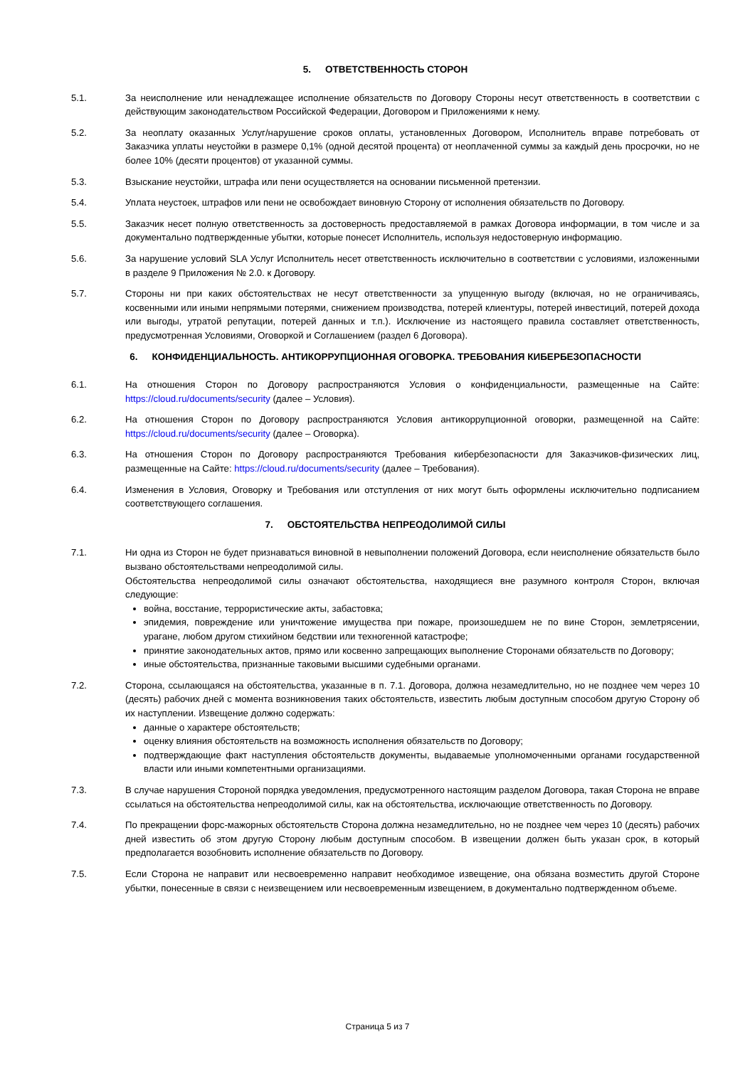5. ОТВЕТСТВЕННОСТЬ СТОРОН
5.1. За неисполнение или ненадлежащее исполнение обязательств по Договору Стороны несут ответственность в соответствии с действующим законодательством Российской Федерации, Договором и Приложениями к нему.
5.2. За неоплату оказанных Услуг/нарушение сроков оплаты, установленных Договором, Исполнитель вправе потребовать от Заказчика уплаты неустойки в размере 0,1% (одной десятой процента) от неоплаченной суммы за каждый день просрочки, но не более 10% (десяти процентов) от указанной суммы.
5.3. Взыскание неустойки, штрафа или пени осуществляется на основании письменной претензии.
5.4. Уплата неустоек, штрафов или пени не освобождает виновную Сторону от исполнения обязательств по Договору.
5.5. Заказчик несет полную ответственность за достоверность предоставляемой в рамках Договора информации, в том числе и за документально подтвержденные убытки, которые понесет Исполнитель, используя недостоверную информацию.
5.6. За нарушение условий SLA Услуг Исполнитель несет ответственность исключительно в соответствии с условиями, изложенными в разделе 9 Приложения № 2.0. к Договору.
5.7. Стороны ни при каких обстоятельствах не несут ответственности за упущенную выгоду (включая, но не ограничиваясь, косвенными или иными непрямыми потерями, снижением производства, потерей клиентуры, потерей инвестиций, потерей дохода или выгоды, утратой репутации, потерей данных и т.п.). Исключение из настоящего правила составляет ответственность, предусмотренная Условиями, Оговоркой и Соглашением (раздел 6 Договора).
6. КОНФИДЕНЦИАЛЬНОСТЬ. АНТИКОРРУПЦИОННАЯ ОГОВОРКА. ТРЕБОВАНИЯ КИБЕРБЕЗОПАСНОСТИ
6.1. На отношения Сторон по Договору распространяются Условия о конфиденциальности, размещенные на Сайте: https://cloud.ru/documents/security (далее – Условия).
6.2. На отношения Сторон по Договору распространяются Условия антикоррупционной оговорки, размещенной на Сайте: https://cloud.ru/documents/security (далее – Оговорка).
6.3. На отношения Сторон по Договору распространяются Требования кибербезопасности для Заказчиков-физических лиц, размещенные на Сайте: https://cloud.ru/documents/security (далее – Требования).
6.4. Изменения в Условия, Оговорку и Требования или отступления от них могут быть оформлены исключительно подписанием соответствующего соглашения.
7. ОБСТОЯТЕЛЬСТВА НЕПРЕОДОЛИМОЙ СИЛЫ
7.1. Ни одна из Сторон не будет признаваться виновной в невыполнении положений Договора, если неисполнение обязательств было вызвано обстоятельствами непреодолимой силы.
Обстоятельства непреодолимой силы означают обстоятельства, находящиеся вне разумного контроля Сторон, включая следующие:
война, восстание, террористические акты, забастовка;
эпидемия, повреждение или уничтожение имущества при пожаре, произошедшем не по вине Сторон, землетрясении, урагане, любом другом стихийном бедствии или техногенной катастрофе;
принятие законодательных актов, прямо или косвенно запрещающих выполнение Сторонами обязательств по Договору;
иные обстоятельства, признанные таковыми высшими судебными органами.
7.2. Сторона, ссылающаяся на обстоятельства, указанные в п. 7.1. Договора, должна незамедлительно, но не позднее чем через 10 (десять) рабочих дней с момента возникновения таких обстоятельств, известить любым доступным способом другую Сторону об их наступлении. Извещение должно содержать:
данные о характере обстоятельств;
оценку влияния обстоятельств на возможность исполнения обязательств по Договору;
подтверждающие факт наступления обстоятельств документы, выдаваемые уполномоченными органами государственной власти или иными компетентными организациями.
7.3. В случае нарушения Стороной порядка уведомления, предусмотренного настоящим разделом Договора, такая Сторона не вправе ссылаться на обстоятельства непреодолимой силы, как на обстоятельства, исключающие ответственность по Договору.
7.4. По прекращении форс-мажорных обстоятельств Сторона должна незамедлительно, но не позднее чем через 10 (десять) рабочих дней известить об этом другую Сторону любым доступным способом. В извещении должен быть указан срок, в который предполагается возобновить исполнение обязательств по Договору.
7.5. Если Сторона не направит или несвоевременно направит необходимое извещение, она обязана возместить другой Стороне убытки, понесенные в связи с неизвещением или несвоевременным извещением, в документально подтвержденном объеме.
Страница 5 из 7